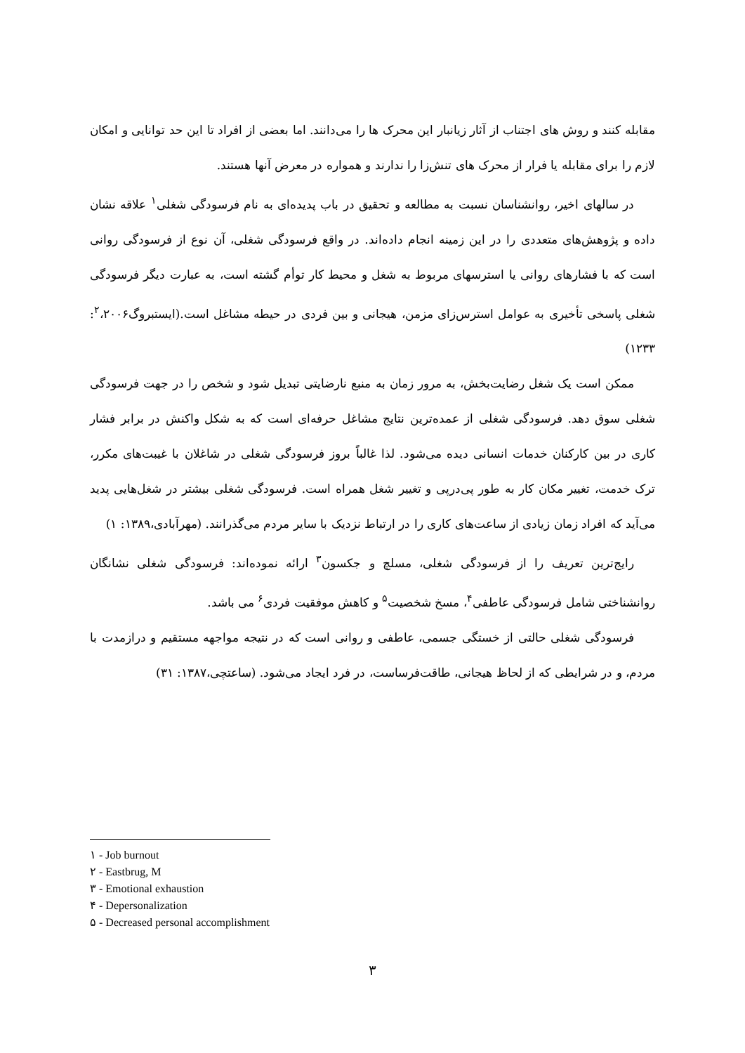مقابله کنند و روش های اجتناب از آثار زیانبار این محرک ها را می‌دانند. اما بعضی از افراد تا این حد توانایی و امکان لازم را برای مقابله یا فرار از محرک های تنش‌زا را ندارند و همواره در معرض آنها هستند.
در سالهای اخیر، روانشناسان نسبت به مطالعه و تحقیق در باب پدیده‌ای به نام فرسودگی شغلی<sup>۱</sup> علاقه نشان داده و پژوهش‌های متعددی را در این زمینه انجام داده‌اند. در واقع فرسودگی شغلی، آن نوع از فرسودگی روانی است که با فشارهای روانی یا استرسهای مربوط به شغل و محیط کار توأم گشته است، به عبارت دیگر فرسودگی شغلی پاسخی تأخیری به عوامل استرس‌زای مزمن، هیجانی و بین فردی در حیطه مشاغل است.(ایستبروگ<sup>۲</sup>،۲۰۰۶: ۱۲۳۳)
ممکن است یک شغل رضایت‌بخش، به مرور زمان به منبع نارضایتی تبدیل شود و شخص را در جهت فرسودگی شغلی سوق دهد. فرسودگی شغلی از عمده‌ترین نتایج مشاغل حرفه‌ای است که به شکل واکنش در برابر فشار کاری در بین کارکنان خدمات انسانی دیده می‌شود. لذا غالباً بروز فرسودگی شغلی در شاغلان با غیبت‌های مکرر، ترک خدمت، تغییر مکان کار به طور پی‌درپی و تغییر شغل همراه است. فرسودگی شغلی بیشتر در شغل‌هایی پدید می‌آید که افراد زمان زیادی از ساعت‌های کاری را در ارتباط نزدیک با سایر مردم می‌گذرانند. (مهرآبادی،۱۳۸۹: ۱)
رایج‌ترین تعریف را از فرسودگی شغلی، مسلچ و جکسون<sup>۳</sup> ارائه نموده‌اند: فرسودگی شغلی نشانگان روانشناختی شامل فرسودگی عاطفی<sup>۴</sup>، مسخ شخصیت<sup>۵</sup> و کاهش موفقیت فردی<sup>۶</sup> می باشد.
فرسودگی شغلی حالتی از خستگی جسمی، عاطفی و روانی است که در نتیجه مواجهه مستقیم و درازمدت با مردم، و در شرایطی که از لحاظ هیجانی، طاقت‌فرساست، در فرد ایجاد می‌شود. (ساعتچی،۱۳۸۷: ۳۱)
۱ - Job burnout
۲ - Eastbrug, M
۳ - Emotional exhaustion
۴ - Depersonalization
۵ - Decreased personal accomplishment
۳